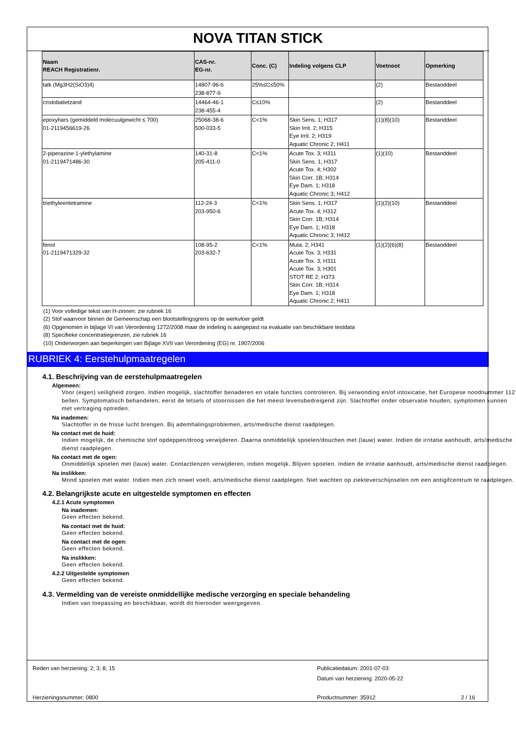NOVA TITAN STICK
| Naam REACH Registratienr. | CAS-nr. EG-nr. | Conc. (C) | Indeling volgens CLP | Voetnoot | Opmerking |
| --- | --- | --- | --- | --- | --- |
| talk (Mg3H2(SiO3)4) | 14807-96-6 238-877-9 | 25%≤C≤50% | | (2) | Bestanddeel |
| cristobalietzand | 14464-46-1 238-455-4 | C≤10% | | (2) | Bestanddeel |
| epoxyhars (gemiddeld molecuulgewicht ≤ 700) 01-2119456619-26 | 25068-38-6 500-033-5 | C<1% | Skin Sens. 1; H317 Skin Irrit. 2; H315 Eye Irrit. 2; H319 Aquatic Chronic 2; H411 | (1)(8)(10) | Bestanddeel |
| 2-piperazine-1-ylethylamine 01-2119471486-30 | 140-31-8 205-411-0 | C<1% | Acute Tox. 3; H311 Skin Sens. 1; H317 Acute Tox. 4; H302 Skin Corr. 1B; H314 Eye Dam. 1; H318 Aquatic Chronic 3; H412 | (1)(10) | Bestanddeel |
| triethyleentetramine | 112-24-3 203-950-6 | C<1% | Skin Sens. 1; H317 Acute Tox. 4; H312 Skin Corr. 1B; H314 Eye Dam. 1; H318 Aquatic Chronic 3; H412 | (1)(2)(10) | Bestanddeel |
| fenol 01-2119471329-32 | 108-95-2 203-632-7 | C<1% | Muta. 2; H341 Acute Tox. 3; H331 Acute Tox. 3; H311 Acute Tox. 3; H301 STOT RE 2; H373 Skin Corr. 1B; H314 Eye Dam. 1; H318 Aquatic Chronic 2; H411 | (1)(2)(6)(8) | Bestanddeel |
(1) Voor volledige tekst van H-zinnen: zie rubriek 16
(2) Stof waarvoor binnen de Gemeenschap een blootstellingsgrens op de werkvloer geldt
(6) Opgenomen in bijlage VI van Verordening 1272/2008 maar de indeling is aangepast na evaluatie van beschikbare testdata
(8) Specifieke concentratiegrenzen, zie rubriek 16
(10) Onderworpen aan beperkingen van Bijlage XVII van Verordening (EG) nr. 1907/2006
RUBRIEK 4: Eerstehulpmaatregelen
4.1. Beschrijving van de eerstehulpmaatregelen
Algemeen:
Voor (eigen) veiligheid zorgen. Indien mogelijk, slachtoffer benaderen en vitale functies controleren. Bij verwonding en/of intoxicatie, het Europese noodnummer 112 bellen. Symptomatisch behandelen; eerst de letsels of stoornissen die het meest levensbedreigend zijn. Slachtoffer onder observatie houden; symptomen kunnen met vertraging optreden.
Na inademen:
Slachtoffer in de frisse lucht brengen. Bij ademhalingsproblemen, arts/medische dienst raadplegen.
Na contact met de huid:
Indien mogelijk, de chemische stof opdeppen/droog verwijderen. Daarna onmiddellijk spoelen/douchen met (lauw) water. Indien de irritatie aanhoudt, arts/medische dienst raadplegen.
Na contact met de ogen:
Onmiddellijk spoelen met (lauw) water. Contactlenzen verwijderen, indien mogelijk. Blijven spoelen. Indien de irritatie aanhoudt, arts/medische dienst raadplegen.
Na inslikken:
Mond spoelen met water. Indien men zich onwel voelt, arts/medische dienst raadplegen. Niet wachten op ziekteverschijnselen om een antigifcentrum te raadplegen.
4.2. Belangrijkste acute en uitgestelde symptomen en effecten
4.2.1 Acute symptomen
Na inademen:
Geen effecten bekend.
Na contact met de huid:
Geen effecten bekend.
Na contact met de ogen:
Geen effecten bekend.
Na inslikken:
Geen effecten bekend.
4.2.2 Uitgestelde symptomen
Geen effecten bekend.
4.3. Vermelding van de vereiste onmiddellijke medische verzorging en speciale behandeling
Indien van toepassing en beschikbaar, wordt dit hieronder weergegeven.
Reden van herziening: 2; 3; 8; 15
Publicatiedatum: 2001-07-03
Datum van herziening: 2020-05-22
Herzieningsnummer: 0800 Productnummer: 35912 2 / 16